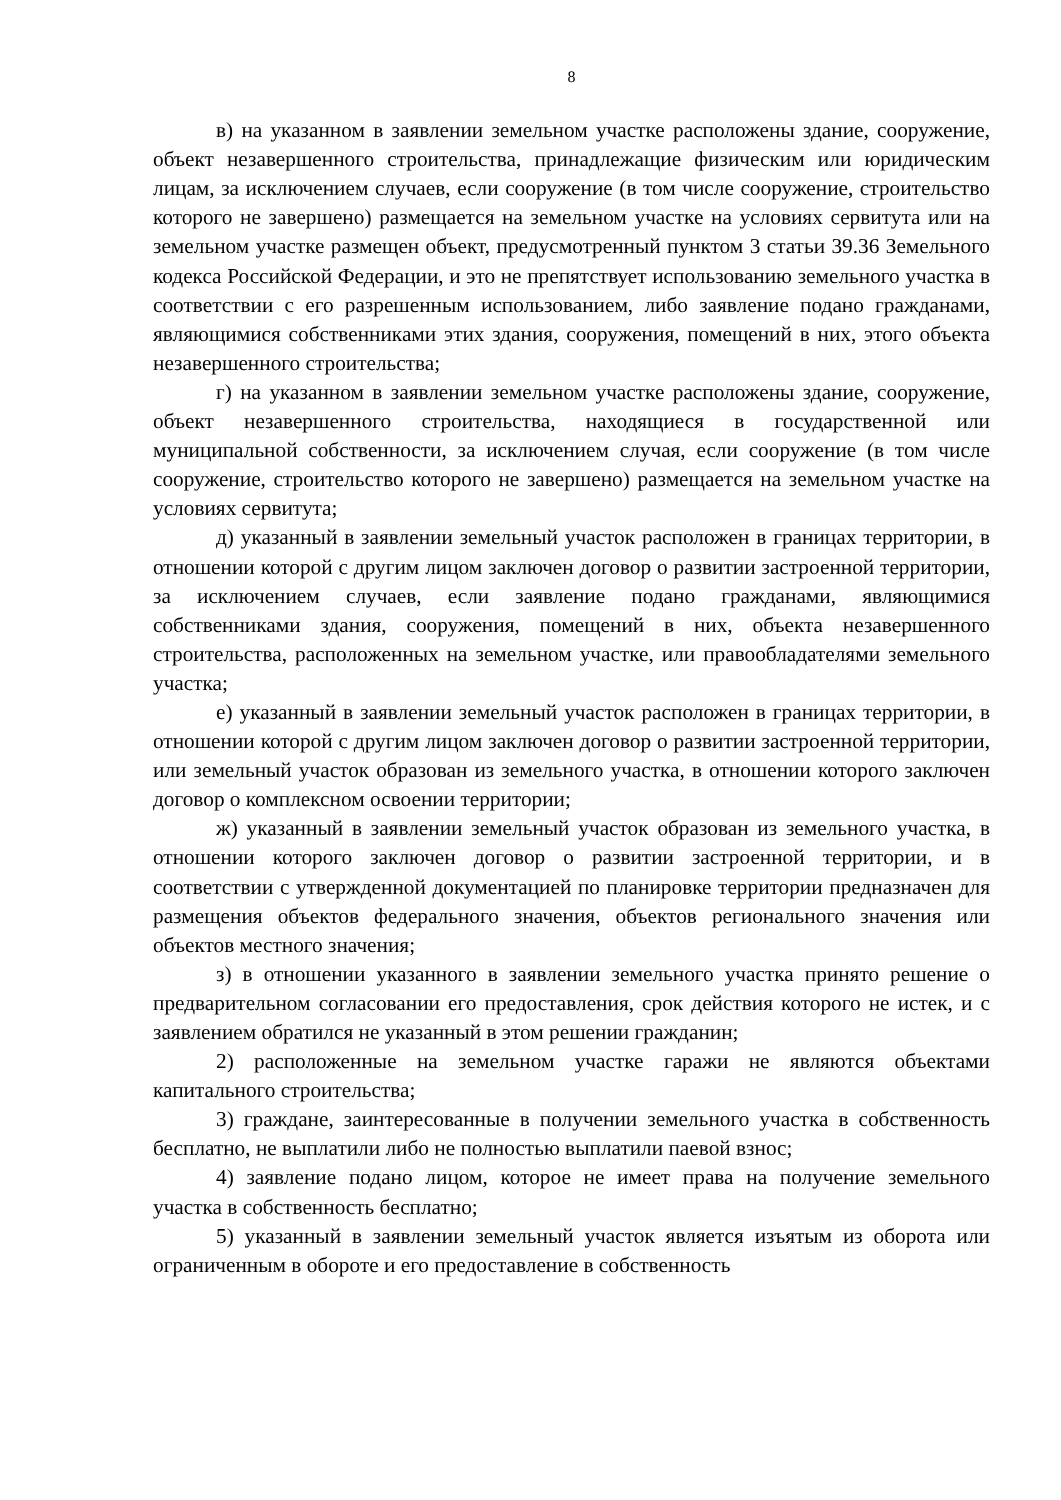8
в) на указанном в заявлении земельном участке расположены здание, сооружение, объект незавершенного строительства, принадлежащие физическим или юридическим лицам, за исключением случаев, если сооружение (в том числе сооружение, строительство которого не завершено) размещается на земельном участке на условиях сервитута или на земельном участке размещен объект, предусмотренный пунктом 3 статьи 39.36 Земельного кодекса Российской Федерации, и это не препятствует использованию земельного участка в соответствии с его разрешенным использованием, либо заявление подано гражданами, являющимися собственниками этих здания, сооружения, помещений в них, этого объекта незавершенного строительства;
г) на указанном в заявлении земельном участке расположены здание, сооружение, объект незавершенного строительства, находящиеся в государственной или муниципальной собственности, за исключением случая, если сооружение (в том числе сооружение, строительство которого не завершено) размещается на земельном участке на условиях сервитута;
д) указанный в заявлении земельный участок расположен в границах территории, в отношении которой с другим лицом заключен договор о развитии застроенной территории, за исключением случаев, если заявление подано гражданами, являющимися собственниками здания, сооружения, помещений в них, объекта незавершенного строительства, расположенных на земельном участке, или правообладателями земельного участка;
е) указанный в заявлении земельный участок расположен в границах территории, в отношении которой с другим лицом заключен договор о развитии застроенной территории, или земельный участок образован из земельного участка, в отношении которого заключен договор о комплексном освоении территории;
ж) указанный в заявлении земельный участок образован из земельного участка, в отношении которого заключен договор о развитии застроенной территории, и в соответствии с утвержденной документацией по планировке территории предназначен для размещения объектов федерального значения, объектов регионального значения или объектов местного значения;
з) в отношении указанного в заявлении земельного участка принято решение о предварительном согласовании его предоставления, срок действия которого не истек, и с заявлением обратился не указанный в этом решении гражданин;
2) расположенные на земельном участке гаражи не являются объектами капитального строительства;
3) граждане, заинтересованные в получении земельного участка в собственность бесплатно, не выплатили либо не полностью выплатили паевой взнос;
4) заявление подано лицом, которое не имеет права на получение земельного участка в собственность бесплатно;
5) указанный в заявлении земельный участок является изъятым из оборота или ограниченным в обороте и его предоставление в собственность